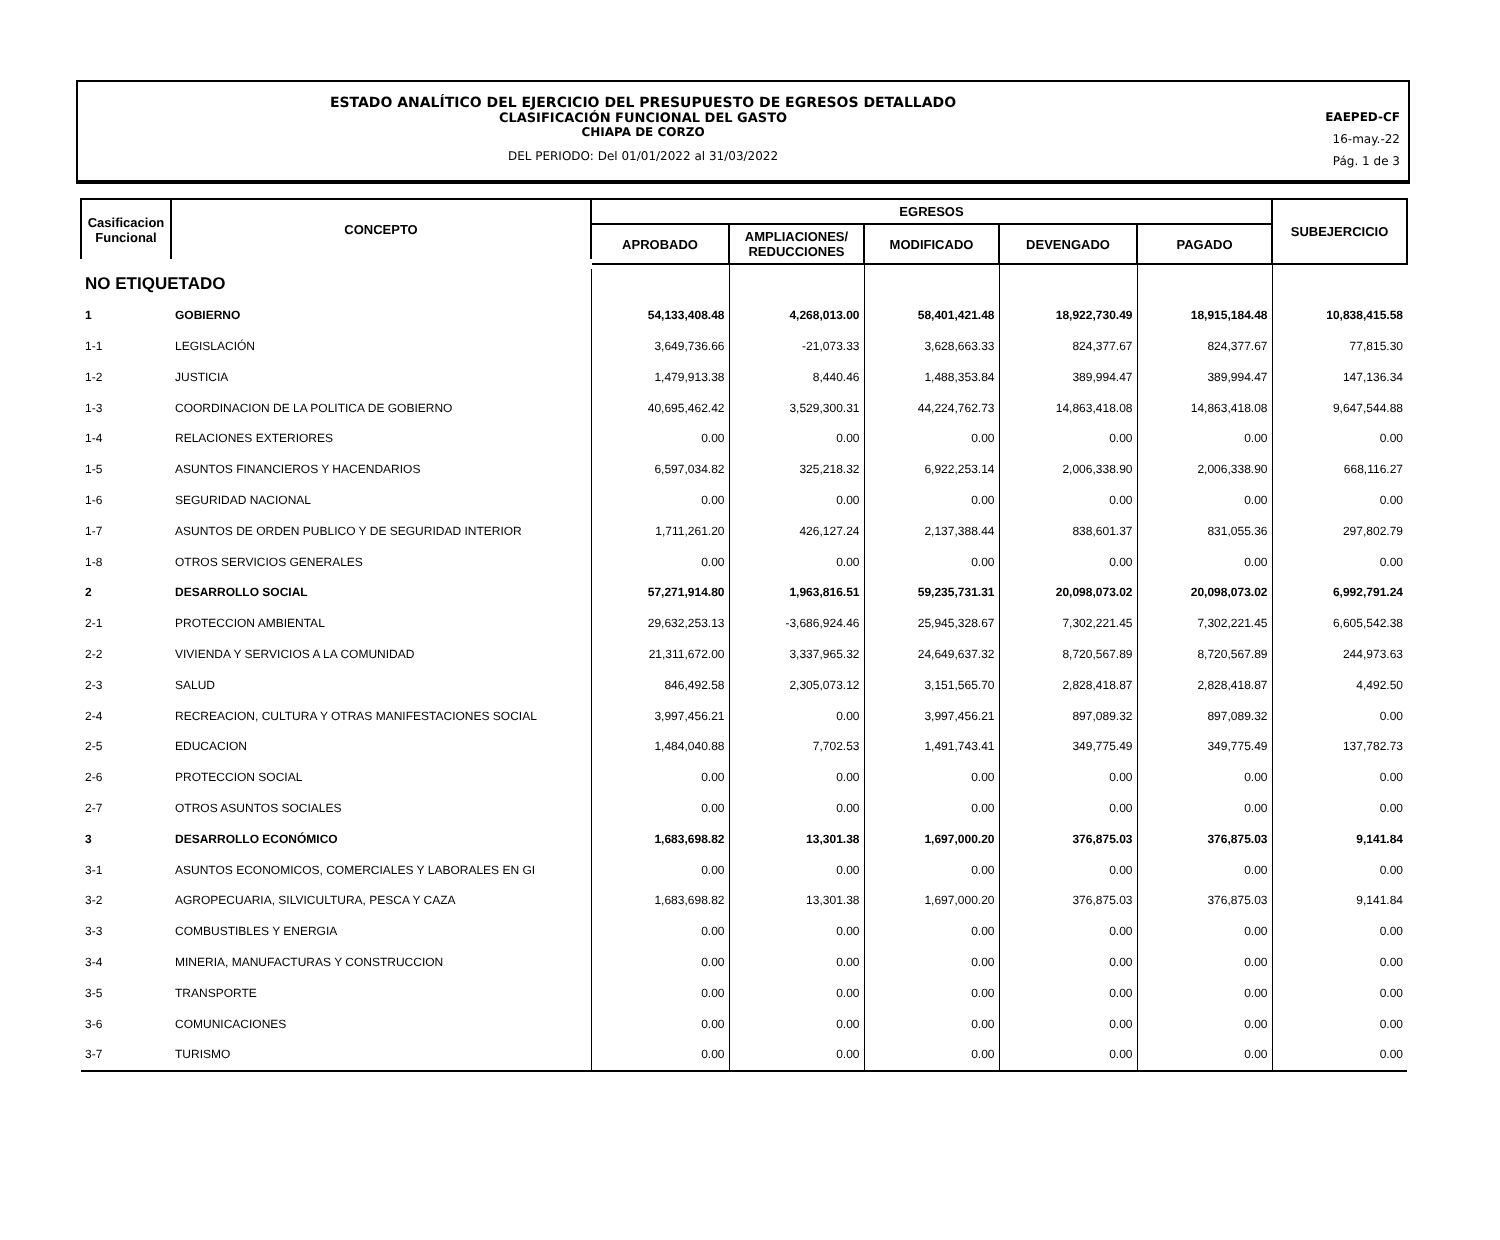ESTADO ANALÍTICO DEL EJERCICIO DEL PRESUPUESTO DE EGRESOS DETALLADO
CLASIFICACIÓN FUNCIONAL DEL GASTO
CHIAPA DE CORZO
DEL PERIODO: Del 01/01/2022 al 31/03/2022
EAEPED-CF
16-may.-22
Pág. 1 de 3
| Casificacion Funcional | CONCEPTO | EGRESOS | | | | | SUBEJERCICIO |
| --- | --- | --- | --- | --- | --- | --- | --- |
| | | APROBADO | AMPLIACIONES/ REDUCCIONES | MODIFICADO | DEVENGADO | PAGADO | |
| NO ETIQUETADO | | | | | | | |
| 1 | GOBIERNO | 54,133,408.48 | 4,268,013.00 | 58,401,421.48 | 18,922,730.49 | 18,915,184.48 | 10,838,415.58 |
| 1-1 | LEGISLACIÓN | 3,649,736.66 | -21,073.33 | 3,628,663.33 | 824,377.67 | 824,377.67 | 77,815.30 |
| 1-2 | JUSTICIA | 1,479,913.38 | 8,440.46 | 1,488,353.84 | 389,994.47 | 389,994.47 | 147,136.34 |
| 1-3 | COORDINACION DE LA POLITICA DE GOBIERNO | 40,695,462.42 | 3,529,300.31 | 44,224,762.73 | 14,863,418.08 | 14,863,418.08 | 9,647,544.88 |
| 1-4 | RELACIONES EXTERIORES | 0.00 | 0.00 | 0.00 | 0.00 | 0.00 | 0.00 |
| 1-5 | ASUNTOS FINANCIEROS Y HACENDARIOS | 6,597,034.82 | 325,218.32 | 6,922,253.14 | 2,006,338.90 | 2,006,338.90 | 668,116.27 |
| 1-6 | SEGURIDAD NACIONAL | 0.00 | 0.00 | 0.00 | 0.00 | 0.00 | 0.00 |
| 1-7 | ASUNTOS DE ORDEN PUBLICO Y DE SEGURIDAD INTERIOR | 1,711,261.20 | 426,127.24 | 2,137,388.44 | 838,601.37 | 831,055.36 | 297,802.79 |
| 1-8 | OTROS SERVICIOS GENERALES | 0.00 | 0.00 | 0.00 | 0.00 | 0.00 | 0.00 |
| 2 | DESARROLLO SOCIAL | 57,271,914.80 | 1,963,816.51 | 59,235,731.31 | 20,098,073.02 | 20,098,073.02 | 6,992,791.24 |
| 2-1 | PROTECCION AMBIENTAL | 29,632,253.13 | -3,686,924.46 | 25,945,328.67 | 7,302,221.45 | 7,302,221.45 | 6,605,542.38 |
| 2-2 | VIVIENDA Y SERVICIOS A LA COMUNIDAD | 21,311,672.00 | 3,337,965.32 | 24,649,637.32 | 8,720,567.89 | 8,720,567.89 | 244,973.63 |
| 2-3 | SALUD | 846,492.58 | 2,305,073.12 | 3,151,565.70 | 2,828,418.87 | 2,828,418.87 | 4,492.50 |
| 2-4 | RECREACION, CULTURA Y OTRAS MANIFESTACIONES SOCIAL | 3,997,456.21 | 0.00 | 3,997,456.21 | 897,089.32 | 897,089.32 | 0.00 |
| 2-5 | EDUCACION | 1,484,040.88 | 7,702.53 | 1,491,743.41 | 349,775.49 | 349,775.49 | 137,782.73 |
| 2-6 | PROTECCION SOCIAL | 0.00 | 0.00 | 0.00 | 0.00 | 0.00 | 0.00 |
| 2-7 | OTROS ASUNTOS SOCIALES | 0.00 | 0.00 | 0.00 | 0.00 | 0.00 | 0.00 |
| 3 | DESARROLLO ECONÓMICO | 1,683,698.82 | 13,301.38 | 1,697,000.20 | 376,875.03 | 376,875.03 | 9,141.84 |
| 3-1 | ASUNTOS ECONOMICOS, COMERCIALES Y LABORALES EN GI | 0.00 | 0.00 | 0.00 | 0.00 | 0.00 | 0.00 |
| 3-2 | AGROPECUARIA, SILVICULTURA, PESCA Y CAZA | 1,683,698.82 | 13,301.38 | 1,697,000.20 | 376,875.03 | 376,875.03 | 9,141.84 |
| 3-3 | COMBUSTIBLES Y ENERGIA | 0.00 | 0.00 | 0.00 | 0.00 | 0.00 | 0.00 |
| 3-4 | MINERIA, MANUFACTURAS Y CONSTRUCCION | 0.00 | 0.00 | 0.00 | 0.00 | 0.00 | 0.00 |
| 3-5 | TRANSPORTE | 0.00 | 0.00 | 0.00 | 0.00 | 0.00 | 0.00 |
| 3-6 | COMUNICACIONES | 0.00 | 0.00 | 0.00 | 0.00 | 0.00 | 0.00 |
| 3-7 | TURISMO | 0.00 | 0.00 | 0.00 | 0.00 | 0.00 | 0.00 |